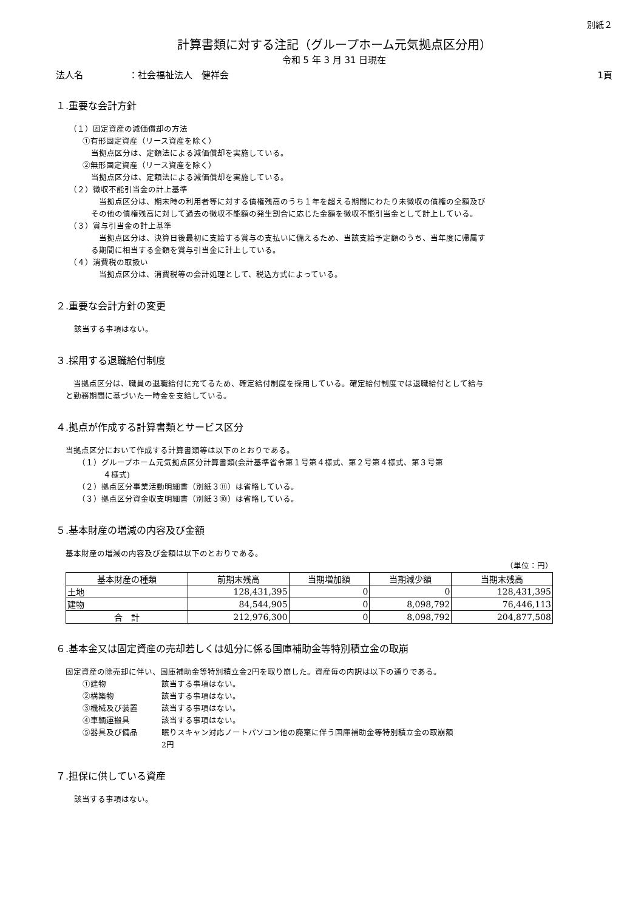別紙２
計算書類に対する注記（グループホーム元気拠点区分用）
令和 5 年 3 月 31 日現在
法人名　　　　　：社会福祉法人　健祥会 1頁
１.重要な会計方針
（１）固定資産の減価償却の方法
①有形固定資産（リース資産を除く）
当拠点区分は、定額法による減価償却を実施している。
②無形固定資産（リース資産を除く）
当拠点区分は、定額法による減価償却を実施している。
（２）徴収不能引当金の計上基準
　当拠点区分は、期末時の利用者等に対する債権残高のうち１年を超える期間にわたり未徴収の債権の全額及びその他の債権残高に対して過去の徴収不能額の発生割合に応じた金額を徴収不能引当金として計上している。
（３）賞与引当金の計上基準
　当拠点区分は、決算日後最初に支給する賞与の支払いに備えるため、当該支給予定額のうち、当年度に帰属する期間に相当する金額を賞与引当金に計上している。
（４）消費税の取扱い
　当拠点区分は、消費税等の会計処理として、税込方式によっている。
２.重要な会計方針の変更
該当する事項はない。
３.採用する退職給付制度
　当拠点区分は、職員の退職給付に充てるため、確定給付制度を採用している。確定給付制度では退職給付として給与と勤務期間に基づいた一時金を支給している。
４.拠点が作成する計算書類とサービス区分
当拠点区分において作成する計算書類等は以下のとおりである。
（１）グループホーム元気拠点区分計算書類(会計基準省令第１号第４様式、第２号第４様式、第３号第
４様式)
（２）拠点区分事業活動明細書（別紙３⑪）は省略している。
（３）拠点区分資金収支明細書（別紙３⑩）は省略している。
５.基本財産の増減の内容及び金額
基本財産の増減の内容及び金額は以下のとおりである。
（単位：円）
| 基本財産の種類 | 前期末残高 | 当期増加額 | 当期減少額 | 当期末残高 |
| --- | --- | --- | --- | --- |
| 土地 | 128,431,395 | 0 | 0 | 128,431,395 |
| 建物 | 84,544,905 | 0 | 8,098,792 | 76,446,113 |
| 合 計 | 212,976,300 | 0 | 8,098,792 | 204,877,508 |
６.基本金又は固定資産の売却若しくは処分に係る国庫補助金等特別積立金の取崩
固定資産の除売却に伴い、国庫補助金等特別積立金2円を取り崩した。資産毎の内訳は以下の通りである。
①建物 該当する事項はない。
②構築物 該当する事項はない。
③機械及び装置 該当する事項はない。
④車輌運搬具 該当する事項はない。
⑤器具及び備品 眠りスキャン対応ノートパソコン他の廃棄に伴う国庫補助金等特別積立金の取崩額
2円
７.担保に供している資産
該当する事項はない。